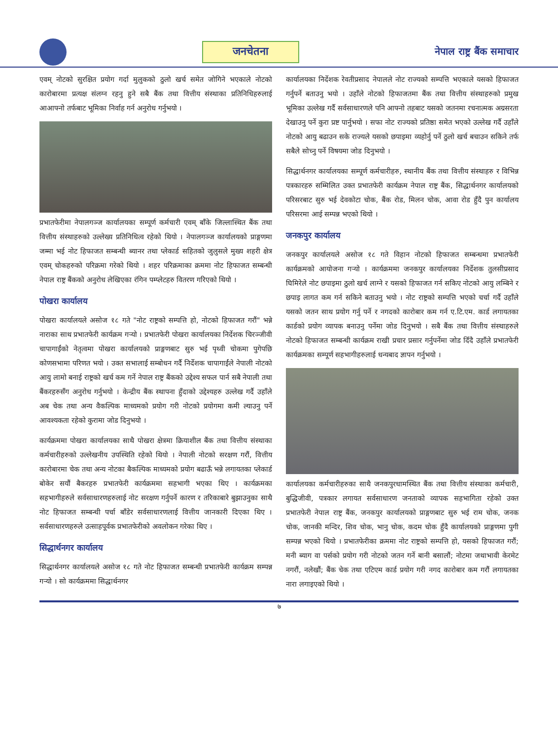जनचेतना
नेपाल राष्ट्र बैंक समाचार
एवम् नोटको सुरक्षित प्रयोग गर्दा मुलुकको ठुलो खर्च समेत जोगिने भएकाले नोटको कारोबारमा प्रत्यक्ष संलग्न रहनु हुने सबै बैंक तथा वित्तीय संस्थाका प्रतिनिधिहरुलाई आआफ्नो तर्फबाट भूमिका निर्वाह गर्न अनुरोध गर्नुभयो ।
प्रभातफेरीमा नेपालगञ्ज कार्यालयका सम्पूर्ण कर्मचारी एवम् बाँके जिल्लास्थित बैंक तथा वित्तीय संस्थाहरुको उल्लेख्य प्रतिनिधित्व रहेको थियो । नेपालगञ्ज कार्यालयको प्राङ्गणमा जम्मा भई नोट हिफाजत सम्बन्धी ब्यानर तथा प्लेकार्ड सहितको जुलुसले मुख्य शहरी क्षेत्र एवम् चोकहरुको परिक्रमा गरेको थियो । शहर परिक्रमाका क्रममा नोट हिफाजत सम्बन्धी नेपाल राष्ट्र बैंकको अनुरोध लेखिएका रंगिन पम्प्लेटहरु वितरण गरिएको थियो ।
पोखरा कार्यालय
पोखरा कार्यालयले असोज १८ गते "नोट राष्ट्रको सम्पत्ति हो, नोटको हिफाजत गरौं" भन्ने नाराका साथ प्रभातफेरी कार्यक्रम गऱ्यो । प्रभातफेरी पोखरा कार्यालयका निर्देशक चिरञ्जीवी चापागाईंको नेतृत्वमा पोखरा कार्यालयको प्राङ्गणबाट सुरु भई पृथ्वी चोकमा पुगेपछि कोणसभामा परिणत भयो । उक्त सभालाई सम्बोधन गर्दै निर्देशक चापागाईंले नेपाली नोटको आयु लामो बनाई राष्ट्रको खर्च कम गर्ने नेपाल राष्ट्र बैंकको उद्देश्य सफल पार्न सबै नेपाली तथा बैंकरहरुसँग अनुरोध गर्नुभयो । केन्द्रीय बैंक स्थापना हुँदाको उद्देश्यहरु उल्लेख गर्दै उहाँले अब चेक तथा अन्य वैकल्पिक माध्यमको प्रयोग गरी नोटको प्रयोगमा कमी ल्याउनु पर्ने आवश्यकता रहेको कुरामा जोड दिनुभयो ।
कार्यक्रममा पोखरा कार्यालयका साथै पोखरा क्षेत्रमा क्रियाशील बैंक तथा वित्तीय संस्थाका कर्मचारीहरुको उल्लेखनीय उपस्थिति रहेको थियो । नेपाली नोटको सरक्षण गरौं, वित्तीय कारोबारमा चेक तथा अन्य नोटका बैकल्पिक माध्यमको प्रयोग बढाऊँ भन्ने लगायतका प्लेकार्ड बोकेर सयौं बैकरहरु प्रभातफेरी कार्यक्रममा सहभागी भएका थिए । कार्यक्रमका सहभागीहरुले सर्वसाधारणहरुलाई नोट सरक्षण गर्नुपर्ने कारण र तरिकाबारे बुझाउनुका साथै नोट हिफाजत सम्बन्धी पर्चा बाँडेर सर्वसाधारणलाई वित्तीय जानकारी दिएका थिए । सर्वसाधारणहरुले उत्साहपूर्वक प्रभातफेरीको अवलोकन गरेका थिए ।
सिद्धार्थनगर कार्यालय
सिद्धार्थनगर कार्यालयले असोज १८ गते नोट हिफाजत सम्बन्धी प्रभातफेरी कार्यक्रम सम्पन्न गऱ्यो । सो कार्यक्रममा सिद्धार्थनगर
कार्यालयका निर्देशक रेवतीप्रसाद नेपालले नोट राज्यको सम्पत्ति भएकाले यसको हिफाजत गर्नुपर्ने बताउनु भयो । उहाँले नोटको हिफाजतमा बैंक तथा वित्तीय संस्थाहरुको प्रमुख भूमिका उल्लेख गर्दै सर्वसाधारणले पनि आफ्नो तहबाट यसको जतनमा रचनात्मक अग्रसरता देखाउनु पर्ने कुरा प्रष्ट पार्नुभयो । सफा नोट राज्यको प्रतिष्ठा समेत भएको उल्लेख गर्दै उहाँले नोटको आयु बढाउन सके राज्यले यसको छपाइमा व्यहोर्नु पर्ने ठुलो खर्च बचाउन सकिने तर्फ सबैले सोच्नु पर्ने विषयमा जोड दिनुभयो ।
सिद्धार्थनगर कार्यालयका सम्पूर्ण कर्मचारीहरु, स्थानीय बैंक तथा वित्तीय संस्थाहरु र विभिन्न पत्रकारहरु सम्मिलित उक्त प्रभातफेरी कार्यक्रम नेपाल राष्ट्र बैंक, सिद्धार्थनगर कार्यालयको परिसरबाट सुरु भई देवकोटा चोक, बैंक रोड, मिलन चोक, आवा रोड हुँदै पुन कार्यालय परिसरमा आई सम्पन्न भएको थियो ।
जनकपुर कार्यालय
जनकपुर कार्यालयले असोज १८ गते विहान नोटको हिफाजत सम्बन्धमा प्रभातफेरी कार्यक्रमको आयोजना गऱ्यो । कार्यक्रममा जनकपुर कार्यालयका निर्देशक तुलसीप्रसाद घिमिरेले नोट छपाइमा ठुलो खर्च लाग्ने र यसको हिफाजत गर्न सकिए नोटको आयु लम्बिने र छपाइ लागत कम गर्न सकिने बताउनु भयो । नोट राष्ट्रको सम्पत्ति भएको चर्चा गर्दै उहाँले यसको जतन साथ प्रयोग गर्नु पर्ने र नगदको कारोबार कम गर्न ए.टि.एम. कार्ड लगायतका कार्डको प्रयोग व्यापक बनाउनु पर्नेमा जोड दिनुभयो । सबै बैंक तथा वित्तीय संस्थाहरुले नोटको हिफाजत सम्बन्धी कार्यक्रम राखी प्रचार प्रसार गर्नुपर्नेमा जोड दिँदै उहाँले प्रभातफेरी कार्यक्रमका सम्पूर्ण सहभागीहरुलाई धन्यबाद ज्ञापन गर्नुभयो ।
कार्यालयका कर्मचारीहरुका साथै जनकपुरधामस्थित बैंक तथा वित्तीय संस्थाका कर्मचारी, बुद्धिजीवी, पत्रकार लगायत सर्वसाधारण जनताको व्यापक सहभागिता रहेको उक्त प्रभातफेरी नेपाल राष्ट्र बैंक, जनकपुर कार्यालयको प्राङ्गणबाट सुरु भई राम चोक, जनक चोक, जानकी मन्दिर, शिव चोक, भानु चोक, कदम चोक हुँदै कार्यालयको प्राङ्गणमा पुगी सम्पन्न भएको थियो । प्रभातफेरीका क्रममा नोट राष्ट्रको सम्पत्ति हो, यसको हिफाजत गरौं; मनी ब्याग वा पर्सको प्रयोग गरी नोटको जतन गर्ने बानी बसालौं; नोटमा जथाभावी केरमेट नगरौं, नलेखौं; बैंक चेक तथा एटिएम कार्ड प्रयोग गरी नगद कारोबार कम गरौं लगायतका नारा लगाइएको थियो ।
७